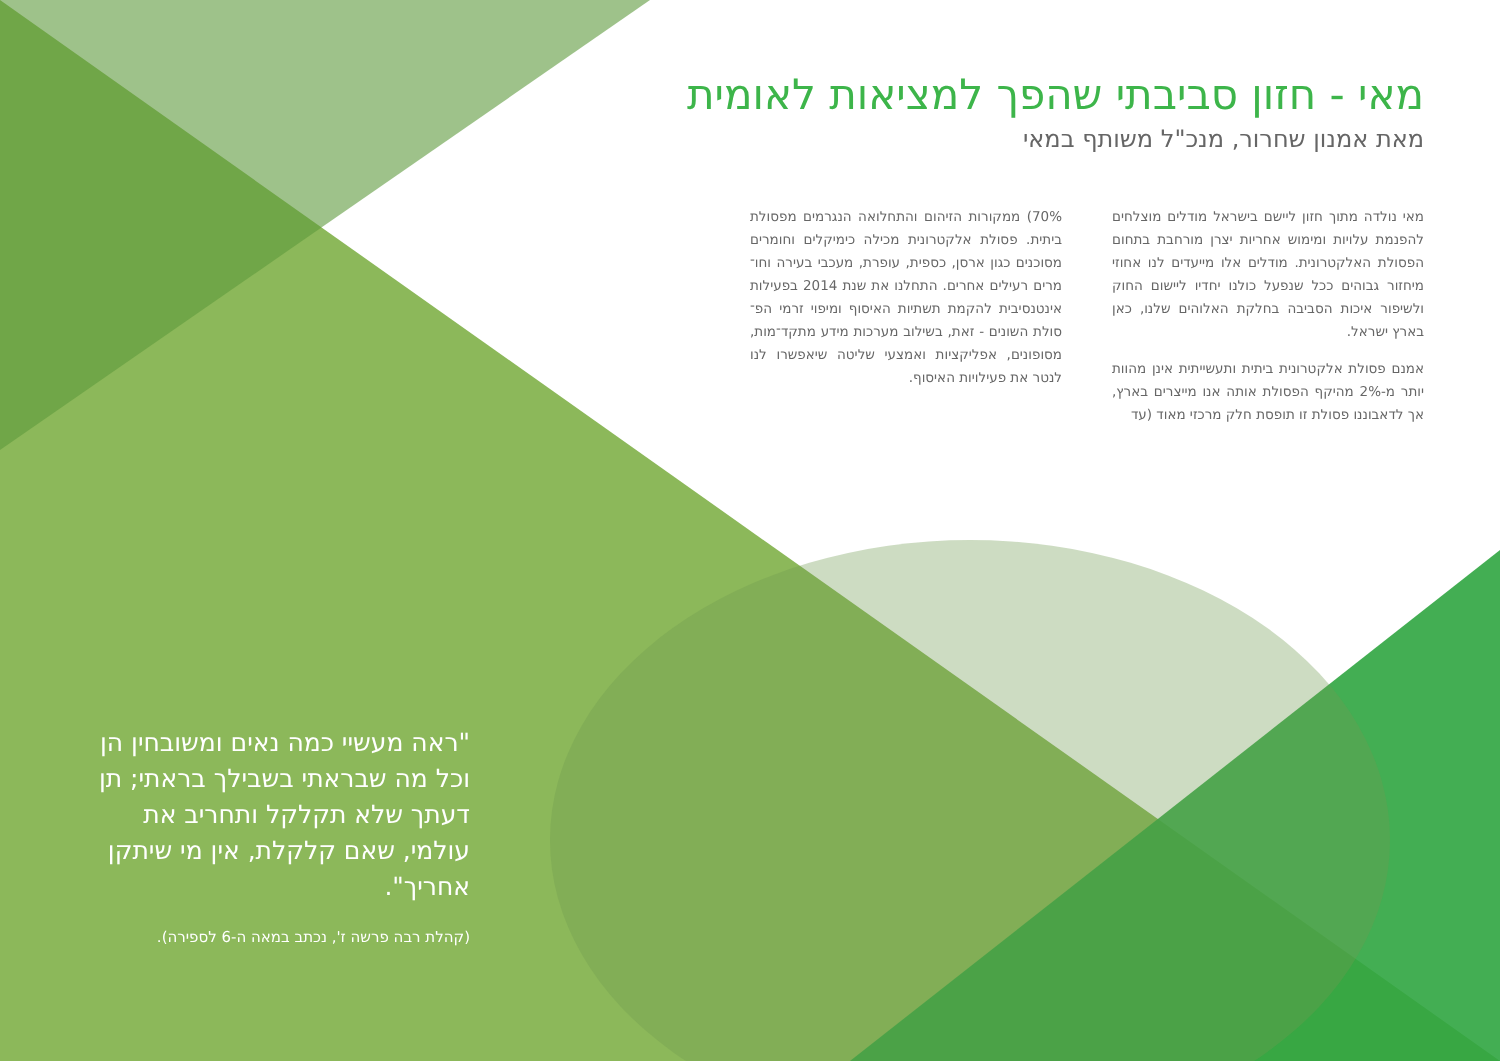מאי - חזון סביבתי שהפך למציאות לאומית
מאת אמנון שחרור, מנכ"ל משותף במאי
מאי נולדה מתוך חזון ליישם בישראל מודלים מוצלחים להפנמת עלויות ומימוש אחריות יצרן מורחבת בתחום הפסולת האלקטרונית. מודלים אלו מייעדים לנו אחוזי מיחזור גבוהים ככל שנפעל כולנו יחדיו ליישום החוק ולשיפור איכות הסביבה בחלקת האלוהים שלנו, כאן בארץ ישראל.
אמנם פסולת אלקטרונית ביתית ותעשייתית אינן מהוות יותר מ-2% מהיקף הפסולת אותה אנו מייצרים בארץ, אך לדאבוננו פסולת זו תופסת חלק מרכזי מאוד (עד
70%) ממקורות הזיהום והתחלואה הנגרמים מפסולת ביתית. פסולת אלקטרונית מכילה כימיקלים וחומרים מסוכנים כגון ארסן, כספית, עופרת, מעכבי בעירה וחו־מרים רעילים אחרים. התחלנו את שנת 2014 בפעילות אינטנסיבית להקמת תשתיות האיסוף ומיפוי זרמי הפ־סולת השונים - זאת, בשילוב מערכות מידע מתקד־מות, מסופונים, אפליקציות ואמצעי שליטה שיאפשרו לנו לנטר את פעילויות האיסוף.
"ראה מעשיי כמה נאים ומשובחין הן וכל מה שבראתי בשבילך בראתי; תן דעתך שלא תקלקל ותחריב את עולמי, שאם קלקלת, אין מי שיתקן אחריך".
(קהלת רבה פרשה ז', נכתב במאה ה-6 לספירה).